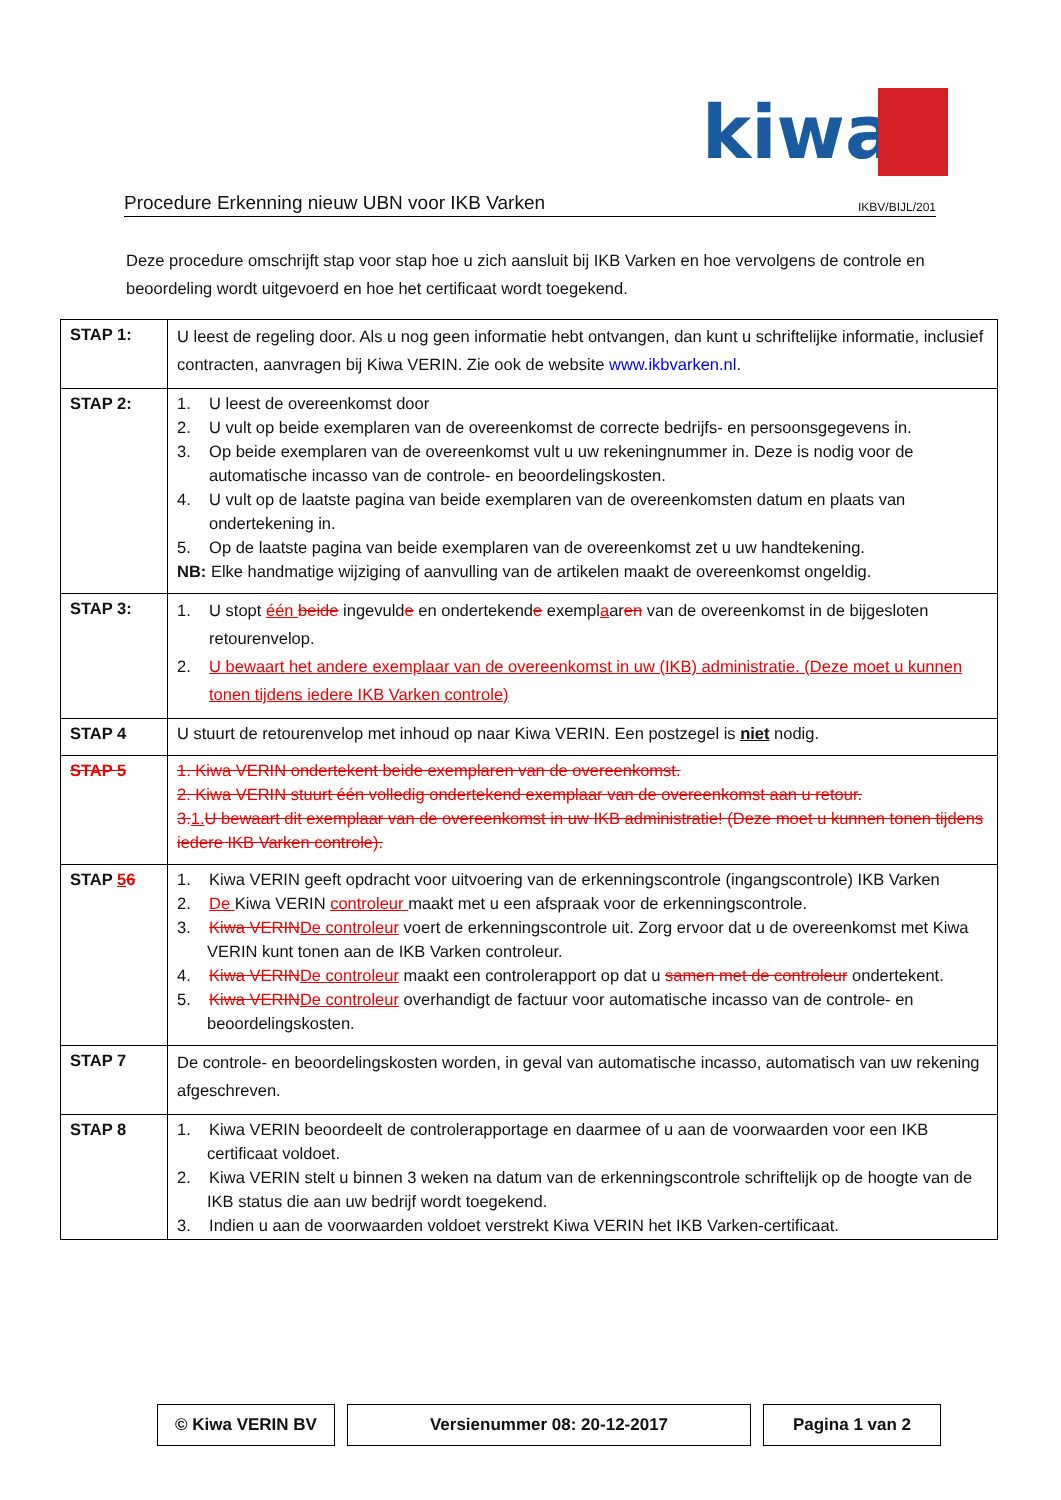kiwa
Procedure Erkenning nieuw UBN voor IKB Varken IKBV/BIJL/201
Deze procedure omschrijft stap voor stap hoe u zich aansluit bij IKB Varken en hoe vervolgens de controle en beoordeling wordt uitgevoerd en hoe het certificaat wordt toegekend.
| STAP 1: | U leest de regeling door. Als u nog geen informatie hebt ontvangen, dan kunt u schriftelijke informatie, inclusief contracten, aanvragen bij Kiwa VERIN. Zie ook de website www.ikbvarken.nl . |
| STAP 2: | 1. U leest de overeenkomst door 2. U vult op beide exemplaren van de overeenkomst de correcte bedrijfs- en persoonsgegevens in. 3. Op beide exemplaren van de overeenkomst vult u uw rekeningnummer in. Deze is nodig voor de automatische incasso van de controle- en beoordelingskosten. 4. U vult op de laatste pagina van beide exemplaren van de overeenkomsten datum en plaats van ondertekening in. 5. Op de laatste pagina van beide exemplaren van de overeenkomst zet u uw handtekening. NB: Elke handmatige wijziging of aanvulling van de artikelen maakt de overeenkomst ongeldig. |
| STAP 3: | 1. U stopt één beide ingevuld e en ondertekend e exempl a ar en van de overeenkomst in de bijgesloten retourenvelop. 2. U bewaart het andere exemplaar van de overeenkomst in uw (IKB) administratie. (Deze moet u kunnen tonen tijdens iedere IKB Varken controle) |
| STAP 4 | U stuurt de retourenvelop met inhoud op naar Kiwa VERIN. Een postzegel is niet nodig. |
| STAP 5 | 1. Kiwa VERIN ondertekent beide exemplaren van de overeenkomst. 2. Kiwa VERIN stuurt één volledig ondertekend exemplaar van de overeenkomst aan u retour. 3. 1. U bewaart dit exemplaar van de overeenkomst in uw IKB administratie! (Deze moet u kunnen tonen tijdens iedere IKB Varken controle). |
| STAP 5 6 | 1. Kiwa VERIN geeft opdracht voor uitvoering van de erkenningscontrole (ingangscontrole) IKB Varken 2. De Kiwa VERIN controleur maakt met u een afspraak voor de erkenningscontrole. 3. Kiwa VERIN De controleur voert de erkenningscontrole uit. Zorg ervoor dat u de overeenkomst met Kiwa VERIN kunt tonen aan de IKB Varken controleur. 4. Kiwa VERIN De controleur maakt een controlerapport op dat u samen met de controleur ondertekent. 5. Kiwa VERIN De controleur overhandigt de factuur voor automatische incasso van de controle- en beoordelingskosten. |
| STAP 7 | De controle- en beoordelingskosten worden, in geval van automatische incasso, automatisch van uw rekening afgeschreven. |
| STAP 8 | 1. Kiwa VERIN beoordeelt de controlerapportage en daarmee of u aan de voorwaarden voor een IKB certificaat voldoet. 2. Kiwa VERIN stelt u binnen 3 weken na datum van de erkenningscontrole schriftelijk op de hoogte van de IKB status die aan uw bedrijf wordt toegekend. 3. Indien u aan de voorwaarden voldoet verstrekt Kiwa VERIN het IKB Varken-certificaat. |
© Kiwa VERIN BV Versienummer 08: 20-12-2017 Pagina 1 van 2